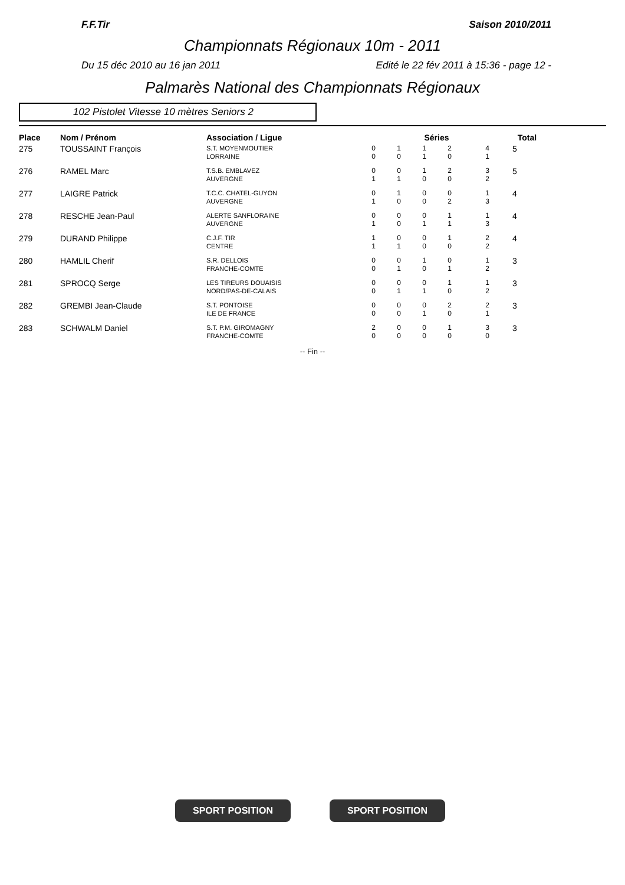F.F.Tir Saison 2010/2011
Championnats Régionaux 10m - 2011
Du 15 déc 2010 au 16 jan 2011 Edité le 22 fév 2011 à 15:36 - page 12 -
Palmarès National des Championnats Régionaux
102 Pistolet Vitesse 10 mètres Seniors 2
| Place | Nom / Prénom | Association / Ligue | Séries | | | | | Total |
| --- | --- | --- | --- | --- | --- | --- | --- | --- |
| 275 | TOUSSAINT François | S.T. MOYENMOUTIER LORRAINE | 0 0 | 1 0 | 1 1 | 2 0 | 4 1 | 5 |
| 276 | RAMEL Marc | T.S.B. EMBLAVEZ AUVERGNE | 0 1 | 0 1 | 1 0 | 2 0 | 3 2 | 5 |
| 277 | LAIGRE Patrick | T.C.C. CHATEL-GUYON AUVERGNE | 0 1 | 1 0 | 0 0 | 0 2 | 1 3 | 4 |
| 278 | RESCHE Jean-Paul | ALERTE SANFLORAINE AUVERGNE | 0 1 | 0 0 | 0 1 | 1 1 | 1 3 | 4 |
| 279 | DURAND Philippe | C.J.F. TIR CENTRE | 1 1 | 0 1 | 0 0 | 1 0 | 2 2 | 4 |
| 280 | HAMLIL Cherif | S.R. DELLOIS FRANCHE-COMTE | 0 0 | 0 1 | 1 0 | 0 1 | 1 2 | 3 |
| 281 | SPROCQ Serge | LES TIREURS DOUAISIS NORD/PAS-DE-CALAIS | 0 0 | 0 1 | 0 1 | 1 0 | 1 2 | 3 |
| 282 | GREMBI Jean-Claude | S.T. PONTOISE ILE DE FRANCE | 0 0 | 0 0 | 0 1 | 2 0 | 2 1 | 3 |
| 283 | SCHWALM Daniel | S.T. P.M. GIROMAGNY FRANCHE-COMTE | 2 0 | 0 0 | 0 0 | 1 0 | 3 0 | 3 |
-- Fin --
SPORT POSITION SPORT POSITION